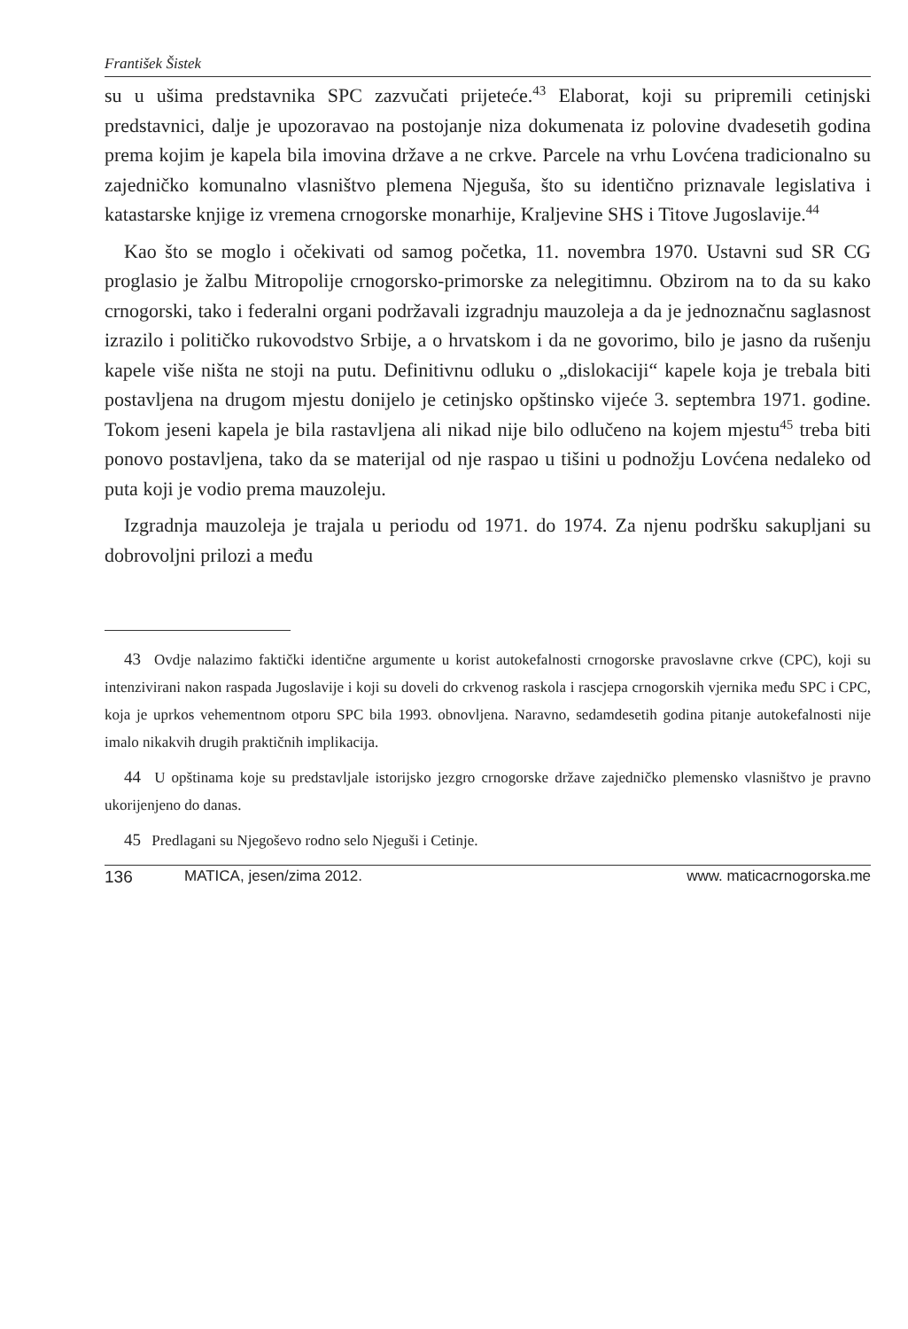František Šistek
su u ušima predstavnika SPC zazvučati prijeteće.<sup>43</sup> Elaborat, koji su pripremili cetinjski predstavnici, dalje je upozoravao na postojanje niza dokumenata iz polovine dvadesetih godina prema kojim je kapela bila imovina države a ne crkve. Parcele na vrhu Lovćena tradicionalno su zajedničko komunalno vlasništvo plemena Njeguša, što su identično priznavale legislativa i katastarske knjige iz vremena crnogorske monarhije, Kraljevine SHS i Titove Jugoslavije.<sup>44</sup>
Kao što se moglo i očekivati od samog početka, 11. novembra 1970. Ustavni sud SR CG proglasio je žalbu Mitropolije crnogorsko-primorske za nelegitimnu. Obzirom na to da su kako crnogorski, tako i federalni organi podržavali izgradnju mauzoleja a da je jednoznačnu saglasnost izrazilo i političko rukovodstvo Srbije, a o hrvatskom i da ne govorimo, bilo je jasno da rušenju kapele više ništa ne stoji na putu. Definitivnu odluku o „dislokaciji“ kapele koja je trebala biti postavljena na drugom mjestu donijelo je cetinjsko opštinsko vijeće 3. septembra 1971. godine. Tokom jeseni kapela je bila rastavljena ali nikad nije bilo odlučeno na kojem mjestu<sup>45</sup> treba biti ponovo postavljena, tako da se materijal od nje raspao u tišini u podnožju Lovćena nedaleko od puta koji je vodio prema mauzoleju.
Izgradnja mauzoleja je trajala u periodu od 1971. do 1974. Za njenu podršku sakupljani su dobrovoljni prilozi a među
43 Ovdje nalazimo faktički identične argumente u korist autokefalnosti crnogorske pravoslavne crkve (CPC), koji su intenzivirani nakon raspada Jugoslavije i koji su doveli do crkvenog raskola i rascjepa crnogorskih vjernika među SPC i CPC, koja je uprkos vehementnom otporu SPC bila 1993. obnovljena. Naravno, sedamdesetih godina pitanje autokefalnosti nije imalo nikakvih drugih praktičnih implikacija.
44 U opštinama koje su predstavljale istorijsko jezgro crnogorske države zajedničko plemensko vlasništvo je pravno ukorijenjeno do danas.
45 Predlagani su Njegoševo rodno selo Njeguši i Cetinje.
136 MATICA, jesen/zima 2012. www. maticacrnogorska.me